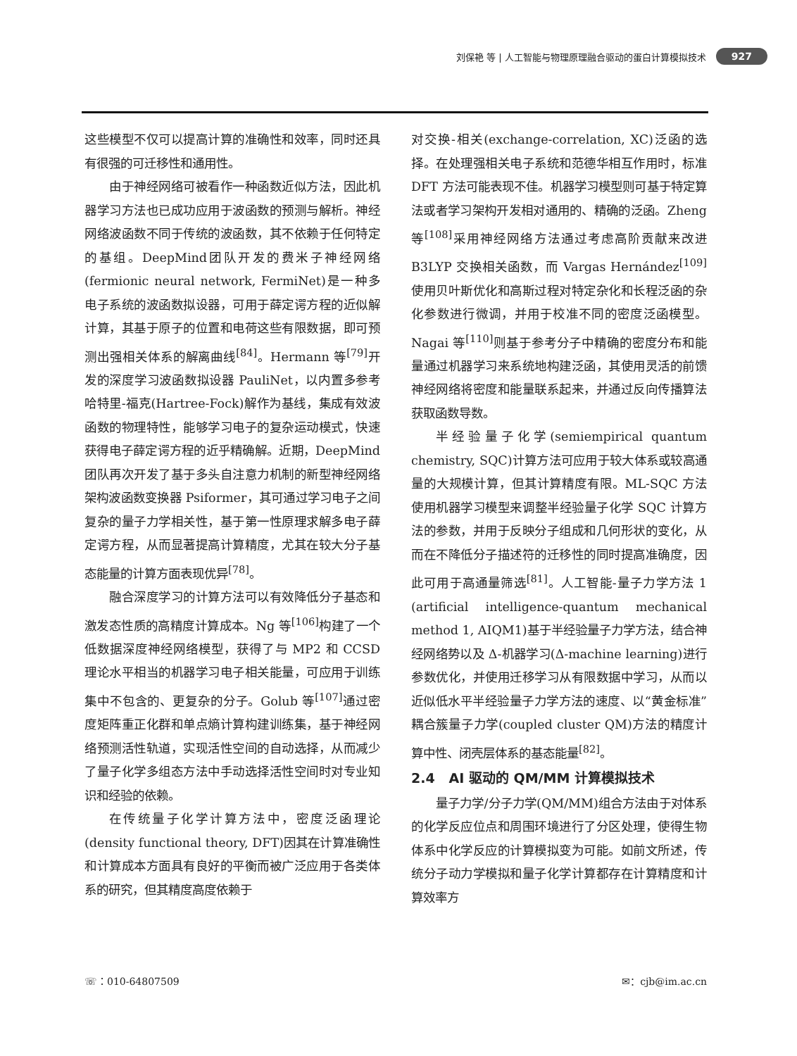刘保艳 等 | 人工智能与物理原理融合驱动的蛋白计算模拟技术 927
这些模型不仅可以提高计算的准确性和效率，同时还具有很强的可迁移性和通用性。
由于神经网络可被看作一种函数近似方法，因此机器学习方法也已成功应用于波函数的预测与解析。神经网络波函数不同于传统的波函数，其不依赖于任何特定的基组。DeepMind团队开发的费米子神经网络(fermionic neural network, FermiNet)是一种多电子系统的波函数拟设器，可用于薛定谔方程的近似解计算，其基于原子的位置和电荷这些有限数据，即可预测出强相关体系的解离曲线<sup>[84]</sup>。Hermann 等<sup>[79]</sup>开发的深度学习波函数拟设器 PauliNet，以内置多参考哈特里-福克(Hartree-Fock)解作为基线，集成有效波函数的物理特性，能够学习电子的复杂运动模式，快速获得电子薛定谔方程的近乎精确解。近期，DeepMind 团队再次开发了基于多头自注意力机制的新型神经网络架构波函数变换器 Psiformer，其可通过学习电子之间复杂的量子力学相关性，基于第一性原理求解多电子薛定谔方程，从而显著提高计算精度，尤其在较大分子基态能量的计算方面表现优异<sup>[78]</sup>。
融合深度学习的计算方法可以有效降低分子基态和激发态性质的高精度计算成本。Ng 等<sup>[106]</sup>构建了一个低数据深度神经网络模型，获得了与 MP2 和 CCSD 理论水平相当的机器学习电子相关能量，可应用于训练集中不包含的、更复杂的分子。Golub 等<sup>[107]</sup>通过密度矩阵重正化群和单点熵计算构建训练集，基于神经网络预测活性轨道，实现活性空间的自动选择，从而减少了量子化学多组态方法中手动选择活性空间时对专业知识和经验的依赖。
在传统量子化学计算方法中，密度泛函理论(density functional theory, DFT)因其在计算准确性和计算成本方面具有良好的平衡而被广泛应用于各类体系的研究，但其精度高度依赖于
对交换-相关(exchange-correlation, XC)泛函的选择。在处理强相关电子系统和范德华相互作用时，标准 DFT 方法可能表现不佳。机器学习模型则可基于特定算法或者学习架构开发相对通用的、精确的泛函。Zheng 等<sup>[108]</sup>采用神经网络方法通过考虑高阶贡献来改进 B3LYP 交换相关函数，而 Vargas Hernández<sup>[109]</sup>使用贝叶斯优化和高斯过程对特定杂化和长程泛函的杂化参数进行微调，并用于校准不同的密度泛函模型。Nagai 等<sup>[110]</sup>则基于参考分子中精确的密度分布和能量通过机器学习来系统地构建泛函，其使用灵活的前馈神经网络将密度和能量联系起来，并通过反向传播算法获取函数导数。
半经验量子化学(semiempirical quantum chemistry, SQC)计算方法可应用于较大体系或较高通量的大规模计算，但其计算精度有限。ML-SQC 方法使用机器学习模型来调整半经验量子化学 SQC 计算方法的参数，并用于反映分子组成和几何形状的变化，从而在不降低分子描述符的迁移性的同时提高准确度，因此可用于高通量筛选<sup>[81]</sup>。人工智能-量子力学方法 1 (artificial intelligence-quantum mechanical method 1, AIQM1)基于半经验量子力学方法，结合神经网络势以及 Δ-机器学习(Δ-machine learning)进行参数优化，并使用迁移学习从有限数据中学习，从而以近似低水平半经验量子力学方法的速度、以“黄金标准”耦合簇量子力学(coupled cluster QM)方法的精度计算中性、闭壳层体系的基态能量<sup>[82]</sup>。
2.4 AI 驱动的 QM/MM 计算模拟技术
量子力学/分子力学(QM/MM)组合方法由于对体系的化学反应位点和周围环境进行了分区处理，使得生物体系中化学反应的计算模拟变为可能。如前文所述，传统分子动力学模拟和量子化学计算都存在计算精度和计算效率方
☏：010-64807509 ✉：cjb@im.ac.cn